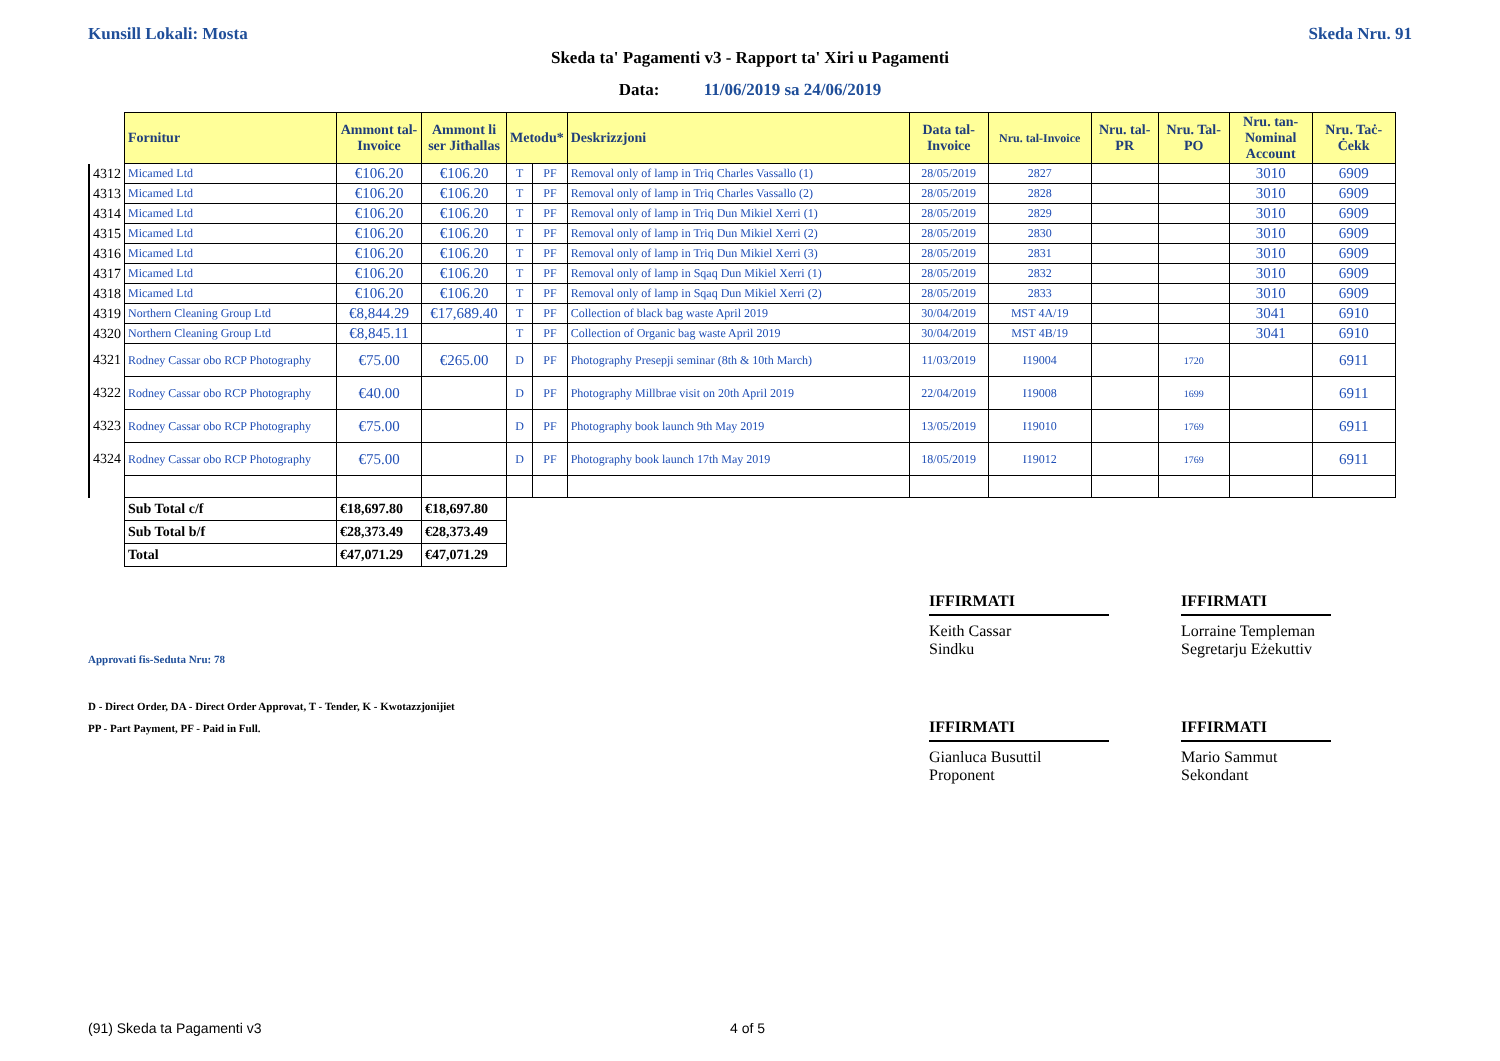Kunsill Lokali: Mosta Skeda Nru. 91
Skeda ta' Pagamenti v3 - Rapport ta' Xiri u Pagamenti
Data: 11/06/2019 sa 24/06/2019
| | Fornitur | Ammont tal-Invoice | Ammont li ser Jitħallas | Metodu* | | Deskrizzjoni | Data tal-Invoice | Nru. tal-Invoice | Nru. tal-PR | Nru. Tal-PO | Nru. tan-Nominal Account | Nru. Taċ-Ċekk |
| --- | --- | --- | --- | --- | --- | --- | --- | --- | --- | --- | --- | --- |
| 4312 | Micamed Ltd | €106.20 | €106.20 | T | PF | Removal only of lamp in Triq Charles Vassallo (1) | 28/05/2019 | 2827 | | | 3010 | 6909 |
| 4313 | Micamed Ltd | €106.20 | €106.20 | T | PF | Removal only of lamp in Triq Charles Vassallo (2) | 28/05/2019 | 2828 | | | 3010 | 6909 |
| 4314 | Micamed Ltd | €106.20 | €106.20 | T | PF | Removal only of lamp in Triq Dun Mikiel Xerri (1) | 28/05/2019 | 2829 | | | 3010 | 6909 |
| 4315 | Micamed Ltd | €106.20 | €106.20 | T | PF | Removal only of lamp in Triq Dun Mikiel Xerri (2) | 28/05/2019 | 2830 | | | 3010 | 6909 |
| 4316 | Micamed Ltd | €106.20 | €106.20 | T | PF | Removal only of lamp in Triq Dun Mikiel Xerri (3) | 28/05/2019 | 2831 | | | 3010 | 6909 |
| 4317 | Micamed Ltd | €106.20 | €106.20 | T | PF | Removal only of lamp in Sqaq Dun Mikiel Xerri (1) | 28/05/2019 | 2832 | | | 3010 | 6909 |
| 4318 | Micamed Ltd | €106.20 | €106.20 | T | PF | Removal only of lamp in Sqaq Dun Mikiel Xerri (2) | 28/05/2019 | 2833 | | | 3010 | 6909 |
| 4319 | Northern Cleaning Group Ltd | €8,844.29 | €17,689.40 | T | PF | Collection of black bag waste April 2019 | 30/04/2019 | MST 4A/19 | | | 3041 | 6910 |
| 4320 | Northern Cleaning Group Ltd | €8,845.11 | | T | PF | Collection of Organic bag waste April 2019 | 30/04/2019 | MST 4B/19 | | | 3041 | 6910 |
| 4321 | Rodney Cassar obo RCP Photography | €75.00 | €265.00 | D | PF | Photography Presepji seminar (8th & 10th March) | 11/03/2019 | I19004 | | 1720 | | 6911 |
| 4322 | Rodney Cassar obo RCP Photography | €40.00 | | D | PF | Photography Millbrae visit on 20th April 2019 | 22/04/2019 | I19008 | | 1699 | | 6911 |
| 4323 | Rodney Cassar obo RCP Photography | €75.00 | | D | PF | Photography book launch 9th May 2019 | 13/05/2019 | I19010 | | 1769 | | 6911 |
| 4324 | Rodney Cassar obo RCP Photography | €75.00 | | D | PF | Photography book launch 17th May 2019 | 18/05/2019 | I19012 | | 1769 | | 6911 |
| | Sub Total c/f | €18,697.80 | €18,697.80 | | | | | | | | | |
| | Sub Total b/f | €28,373.49 | €28,373.49 | | | | | | | | | |
| | Total | €47,071.29 | €47,071.29 | | | | | | | | | |
IFFIRMATI
Keith Cassar
Sindku
IFFIRMATI
Lorraine Templeman
Segretarju Eżekuttiv
Approvati fis-Seduta Nru: 78
D - Direct Order, DA - Direct Order Approvat, T - Tender, K - Kwotazzjonijiet
PP - Part Payment, PF - Paid in Full.
IFFIRMATI
Gianluca Busuttil
Proponent
IFFIRMATI
Mario Sammut
Sekondant
(91) Skeda ta Pagamenti v3 4 of 5